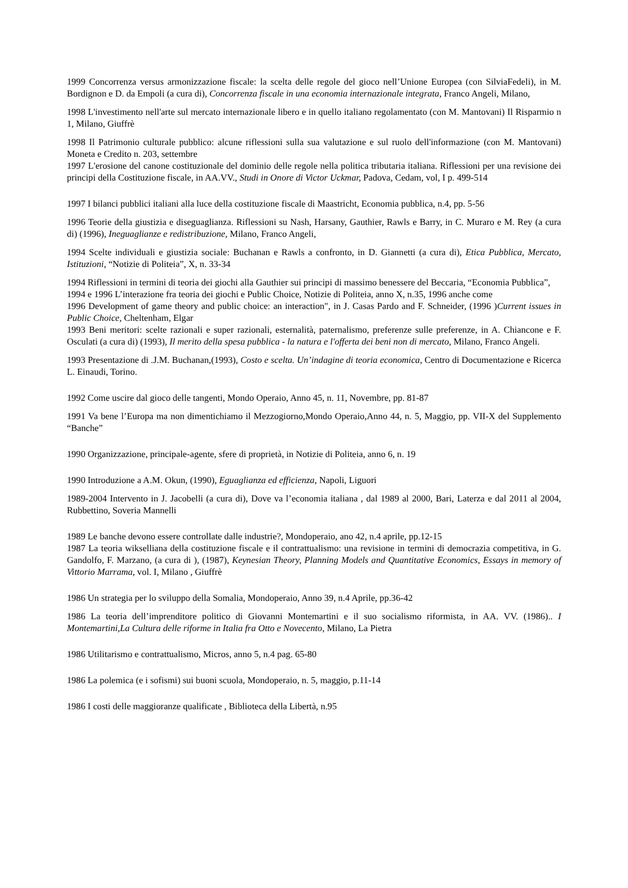1999 Concorrenza versus armonizzazione fiscale: la scelta delle regole del gioco nell’Unione Europea (con SilviaFedeli), in M. Bordignon e D. da Empoli (a cura di), Concorrenza fiscale in una economia internazionale integrata, Franco Angeli, Milano,
1998 L'investimento nell'arte sul mercato internazionale libero e in quello italiano regolamentato (con M. Mantovani) Il Risparmio n 1, Milano, Giuffrè
1998 Il Patrimonio culturale pubblico: alcune riflessioni sulla sua valutazione e sul ruolo dell'informazione (con M. Mantovani) Moneta e Credito n. 203, settembre
1997 L'erosione del canone costituzionale del dominio delle regole nella politica tributaria italiana. Riflessioni per una revisione dei principi della Costituzione fiscale, in AA.VV., Studi in Onore di Victor Uckmar, Padova, Cedam, vol, I p. 499-514
1997 I bilanci pubblici italiani alla luce della costituzione fiscale di Maastricht, Economia pubblica, n.4, pp. 5-56
1996 Teorie della giustizia e diseguaglianza. Riflessioni su Nash, Harsany, Gauthier, Rawls e Barry, in C. Muraro e M. Rey (a cura di) (1996), Ineguaglianze e redistribuzione, Milano, Franco Angeli,
1994 Scelte individuali e giustizia sociale: Buchanan e Rawls a confronto, in D. Giannetti (a cura di), Etica Pubblica, Mercato, Istituzioni, “Notizie di Politeia”, X, n. 33-34
1994 Riflessioni in termini di teoria dei giochi alla Gauthier sui principi di massimo benessere del Beccaria, “Economia Pubblica”,
1994 e 1996 L’interazione fra teoria dei giochi e Public Choice, Notizie di Politeia, anno X, n.35, 1996 anche come
1996 Development of game theory and public choice: an interaction", in J. Casas Pardo and F. Schneider, (1996 )Current issues in Public Choice, Cheltenham, Elgar
1993 Beni meritori: scelte razionali e super razionali, esternalità, paternalismo, preferenze sulle preferenze, in A. Chiancone e F. Osculati (a cura di) (1993), Il merito della spesa pubblica - la natura e l'offerta dei beni non di mercato, Milano, Franco Angeli.
1993 Presentazione di .J.M. Buchanan,(1993), Costo e scelta. Un’indagine di teoria economica, Centro di Documentazione e Ricerca L. Einaudi, Torino.
1992 Come uscire dal gioco delle tangenti, Mondo Operaio, Anno 45, n. 11, Novembre, pp. 81-87
1991 Va bene l’Europa ma non dimentichiamo il Mezzogiorno,Mondo Operaio,Anno 44, n. 5, Maggio, pp. VII-X del Supplemento “Banche”
1990 Organizzazione, principale-agente, sfere di proprietà, in Notizie di Politeia, anno 6, n. 19
1990 Introduzione a A.M. Okun, (1990), Eguaglianza ed efficienza, Napoli, Liguori
1989-2004 Intervento in J. Jacobelli (a cura di), Dove va l’economia italiana , dal 1989 al 2000, Bari, Laterza e dal 2011 al 2004, Rubbettino, Soveria Mannelli
1989 Le banche devono essere controllate dalle industrie?, Mondoperaio, ano 42, n.4 aprile, pp.12-15
1987 La teoria wikselliana della costituzione fiscale e il contrattualismo: una revisione in termini di democrazia competitiva, in G. Gandolfo, F. Marzano, (a cura di ), (1987), Keynesian Theory, Planning Models and Quantitative Economics, Essays in memory of Vittorio Marrama, vol. I, Milano , Giuffrè
1986 Un strategia per lo sviluppo della Somalia, Mondoperaio, Anno 39, n.4 Aprile, pp.36-42
1986 La teoria dell’imprenditore politico di Giovanni Montemartini e il suo socialismo riformista, in AA. VV. (1986).. I Montemartini,La Cultura delle riforme in Italia fra Otto e Novecento, Milano, La Pietra
1986 Utilitarismo e contrattualismo, Micros, anno 5, n.4 pag. 65-80
1986 La polemica (e i sofismi) sui buoni scuola, Mondoperaio, n. 5, maggio, p.11-14
1986 I costi delle maggioranze qualificate , Biblioteca della Libertà, n.95